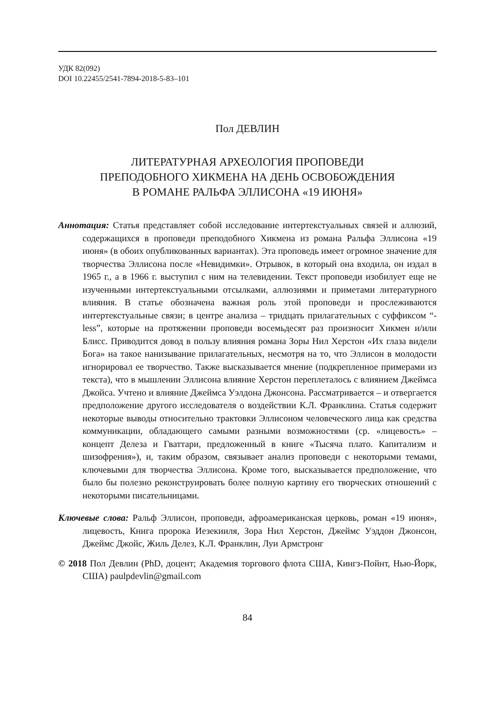УДК 82(092)
DOI 10.22455/2541-7894-2018-5-83–101
Пол ДЕВЛИН
ЛИТЕРАТУРНАЯ АРХЕОЛОГИЯ ПРОПОВЕДИ
ПРЕПОДОБНОГО ХИКМЕНА НА ДЕНЬ ОСВОБОЖДЕНИЯ
В РОМАНЕ РАЛЬФА ЭЛЛИСОНА «19 ИЮНЯ»
Аннотация: Статья представляет собой исследование интертекстуальных связей и аллюзий, содержащихся в проповеди преподобного Хикмена из романа Ральфа Эллисона «19 июня» (в обоих опубликованных вариантах). Эта проповедь имеет огромное значение для творчества Эллисона после «Невидимки». Отрывок, в который она входила, он издал в 1965 г., а в 1966 г. выступил с ним на телевидении. Текст проповеди изобилует еще не изученными интертекстуальными отсылками, аллюзиями и приметами литературного влияния. В статье обозначена важная роль этой проповеди и прослеживаются интертекстуальные связи; в центре анализа – тридцать прилагательных с суффиксом “-less”, которые на протяжении проповеди восемьдесят раз произносит Хикмен и/или Блисс. Приводится довод в пользу влияния романа Зоры Нил Херстон «Их глаза видели Бога» на такое нанизывание прилагательных, несмотря на то, что Эллисон в молодости игнорировал ее творчество. Также высказывается мнение (подкрепленное примерами из текста), что в мышлении Эллисона влияние Херстон переплеталось с влиянием Джеймса Джойса. Учтено и влияние Джеймса Уэлдона Джонсона. Рассматривается – и отвергается предположение другого исследователя о воздействии К.Л. Франклина. Статья содержит некоторые выводы относительно трактовки Эллисоном человеческого лица как средства коммуникации, обладающего самыми разными возможностями (ср. «лицевость» – концепт Делеза и Гваттари, предложенный в книге «Тысяча плато. Капитализм и шизофрения»), и, таким образом, связывает анализ проповеди с некоторыми темами, ключевыми для творчества Эллисона. Кроме того, высказывается предположение, что было бы полезно реконструировать более полную картину его творческих отношений с некоторыми писательницами.
Ключевые слова: Ральф Эллисон, проповеди, афроамериканская церковь, роман «19 июня», лицевость, Книга пророка Иезекииля, Зора Нил Херстон, Джеймс Уэддон Джонсон, Джеймс Джойс, Жиль Делез, К.Л. Франклин, Луи Армстронг
© 2018 Пол Девлин (PhD, доцент; Академия торгового флота США, Кингз-Пойнт, Нью-Йорк, США) paulpdevlin@gmail.com
84